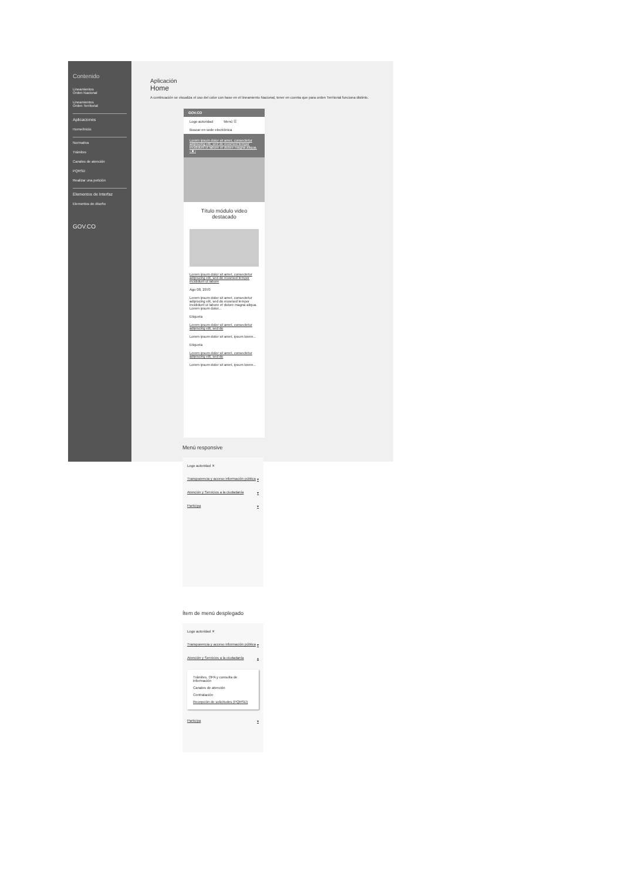Contenido
Lineamientos
Orden Nacional
Lineamientos
Orden Territorial
Aplicaciones
Home/Inicio
Normativa
Trámites
Canales de atención
PQRSD
Realizar una petición
Elementos de Interfaz
Elementos de diseño
GOV.CO
Aplicación
Home
A continuación se visualiza el uso del color con base en el lineamiento Nacional, tener en cuenta que para orden Territorial funciona distinto.
GOV.CO
Logo autoridad Menú ☰
Buscar en sede electrónica
Lorem ipsum dolor sit amet, consectetur adipiscing elit, sed do eiusmod tempor incididunt ut labore et dolore magna aliqua.
‹ ■ ›
Título módulo video destacado
Lorem ipsum dolor sit amet, consectetur adipiscing elit, sed do eiusmod tempor incididunt ut labore
Ago 08, 2070
Lorem ipsum dolor sit amet, consectetur adipiscing elit, sed do eiusmod tempor incididunt ut labore et dolore magna aliqua. Lorem ipsum dolor...
Etiqueta
Lorem ipsum dolor sit amet, consectetur adipiscing elit, sed do
Lorem ipsum dolor sit amet, ipsum lorem...
Etiqueta
Lorem ipsum dolor sit amet, consectetur adipiscing elit, sed do
Lorem ipsum dolor sit amet, ipsum lorem...
Menú responsive
Logo autoridad ✕
Transparencia y acceso información pública ▾
Atención y Servicios a la ciudadanía ▾
Participa ▾
Ítem de menú desplegado
Logo autoridad ✕
Transparencia y acceso información pública ▾
Atención y Servicios a la ciudadanía ▴
Trámites, OPA y consulta de información
Canales de atención
Contratación
Recepción de solicitudes (PQRSD)
Participa ▾